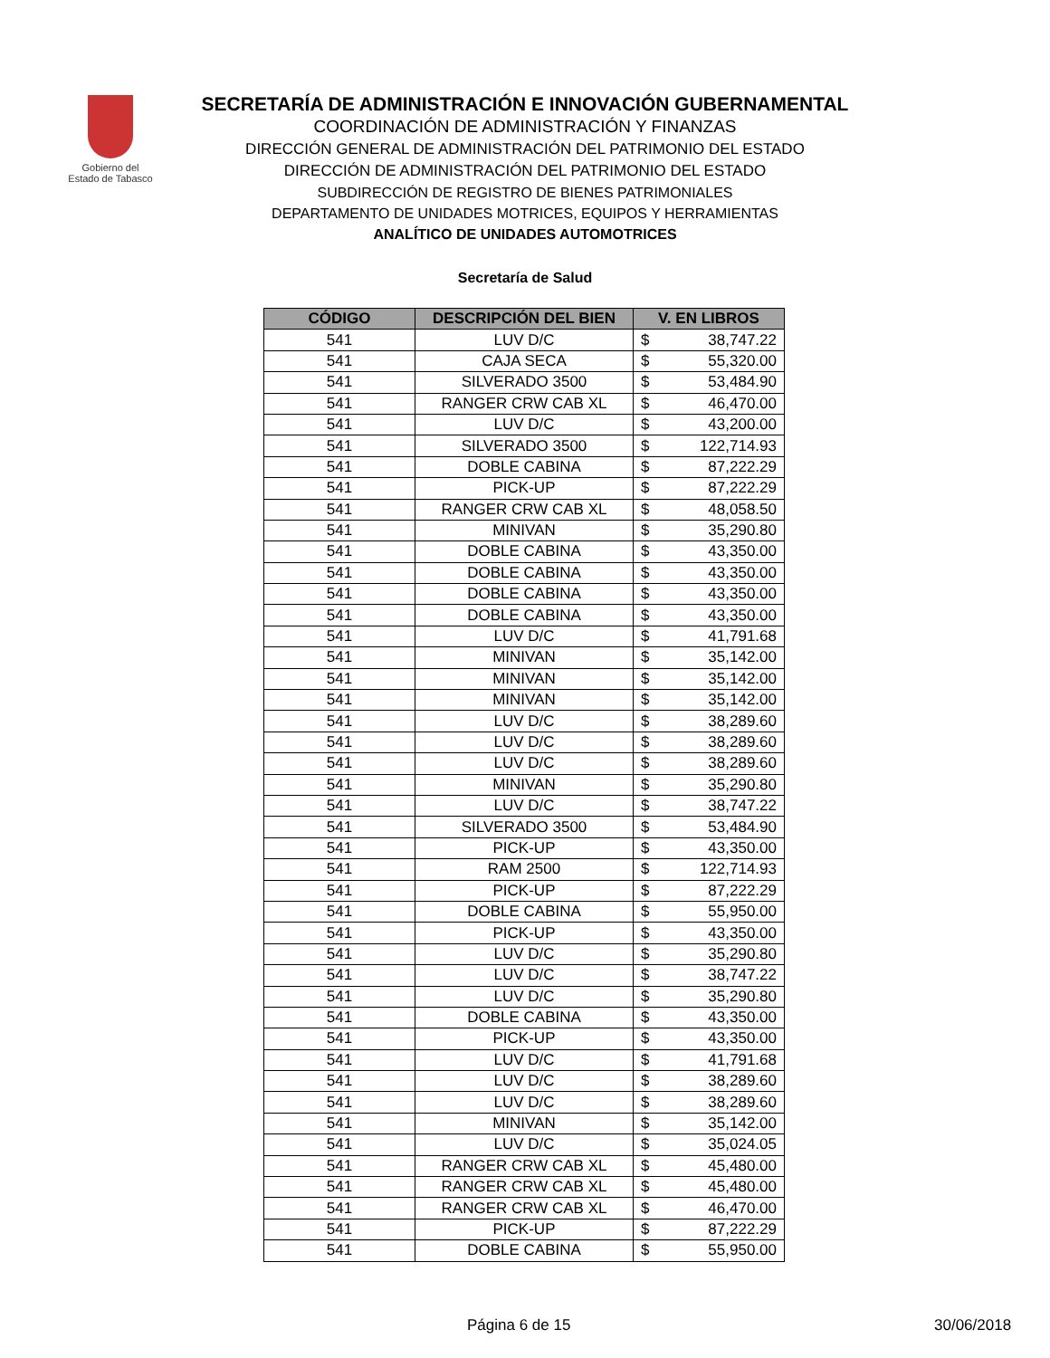Gobierno del
Estado de Tabasco
SECRETARÍA DE ADMINISTRACIÓN E INNOVACIÓN GUBERNAMENTAL
COORDINACIÓN DE ADMINISTRACIÓN Y FINANZAS
DIRECCIÓN GENERAL DE ADMINISTRACIÓN DEL PATRIMONIO DEL ESTADO
DIRECCIÓN DE ADMINISTRACIÓN DEL PATRIMONIO DEL ESTADO
SUBDIRECCIÓN DE REGISTRO DE BIENES PATRIMONIALES
DEPARTAMENTO DE UNIDADES MOTRICES, EQUIPOS Y HERRAMIENTAS
ANALÍTICO DE UNIDADES AUTOMOTRICES
Secretaría de Salud
| CÓDIGO | DESCRIPCIÓN DEL BIEN | V. EN LIBROS |
| --- | --- | --- |
| 541 | LUV D/C | $ 38,747.22 |
| 541 | CAJA SECA | $ 55,320.00 |
| 541 | SILVERADO 3500 | $ 53,484.90 |
| 541 | RANGER CRW CAB XL | $ 46,470.00 |
| 541 | LUV D/C | $ 43,200.00 |
| 541 | SILVERADO 3500 | $ 122,714.93 |
| 541 | DOBLE CABINA | $ 87,222.29 |
| 541 | PICK-UP | $ 87,222.29 |
| 541 | RANGER CRW CAB XL | $ 48,058.50 |
| 541 | MINIVAN | $ 35,290.80 |
| 541 | DOBLE CABINA | $ 43,350.00 |
| 541 | DOBLE CABINA | $ 43,350.00 |
| 541 | DOBLE CABINA | $ 43,350.00 |
| 541 | DOBLE CABINA | $ 43,350.00 |
| 541 | LUV D/C | $ 41,791.68 |
| 541 | MINIVAN | $ 35,142.00 |
| 541 | MINIVAN | $ 35,142.00 |
| 541 | MINIVAN | $ 35,142.00 |
| 541 | LUV D/C | $ 38,289.60 |
| 541 | LUV D/C | $ 38,289.60 |
| 541 | LUV D/C | $ 38,289.60 |
| 541 | MINIVAN | $ 35,290.80 |
| 541 | LUV D/C | $ 38,747.22 |
| 541 | SILVERADO 3500 | $ 53,484.90 |
| 541 | PICK-UP | $ 43,350.00 |
| 541 | RAM 2500 | $ 122,714.93 |
| 541 | PICK-UP | $ 87,222.29 |
| 541 | DOBLE CABINA | $ 55,950.00 |
| 541 | PICK-UP | $ 43,350.00 |
| 541 | LUV D/C | $ 35,290.80 |
| 541 | LUV D/C | $ 38,747.22 |
| 541 | LUV D/C | $ 35,290.80 |
| 541 | DOBLE CABINA | $ 43,350.00 |
| 541 | PICK-UP | $ 43,350.00 |
| 541 | LUV D/C | $ 41,791.68 |
| 541 | LUV D/C | $ 38,289.60 |
| 541 | LUV D/C | $ 38,289.60 |
| 541 | MINIVAN | $ 35,142.00 |
| 541 | LUV D/C | $ 35,024.05 |
| 541 | RANGER CRW CAB XL | $ 45,480.00 |
| 541 | RANGER CRW CAB XL | $ 45,480.00 |
| 541 | RANGER CRW CAB XL | $ 46,470.00 |
| 541 | PICK-UP | $ 87,222.29 |
| 541 | DOBLE CABINA | $ 55,950.00 |
Página 6 de 15 30/06/2018